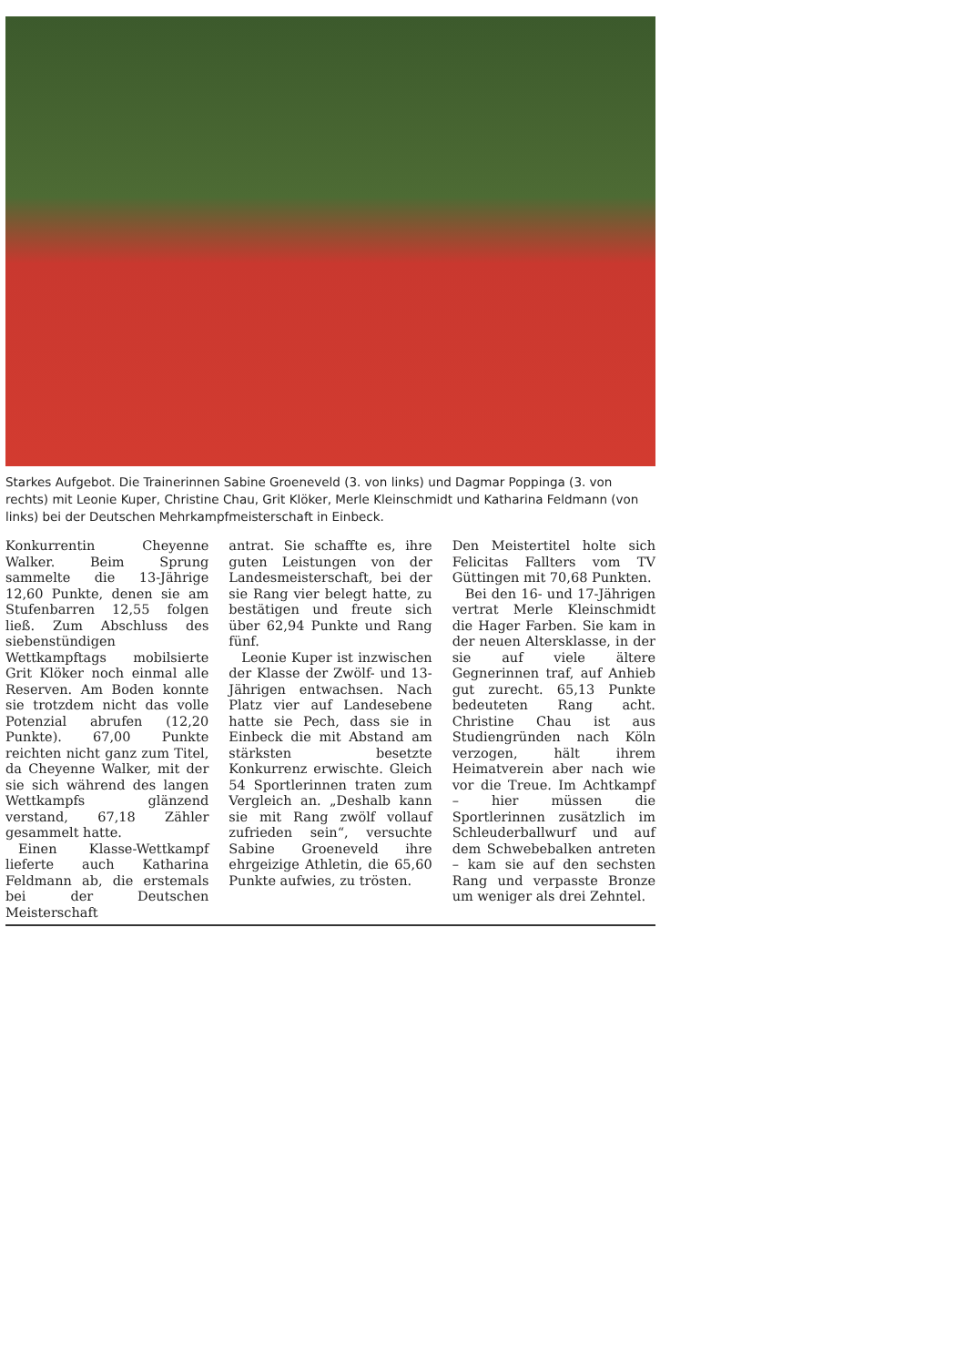Starkes Aufgebot. Die Trainerinnen Sabine Groeneveld (3. von links) und Dagmar Poppinga (3. von rechts) mit Leonie Kuper, Christine Chau, Grit Klöker, Merle Kleinschmidt und Katharina Feldmann (von links) bei der Deutschen Mehrkampfmeisterschaft in Einbeck.
Konkurrentin Cheyenne Walker. Beim Sprung sammelte die 13-Jährige 12,60 Punkte, denen sie am Stufenbarren 12,55 folgen ließ. Zum Abschluss des siebenstündigen Wettkampftags mobilsierte Grit Klöker noch einmal alle Reserven. Am Boden konnte sie trotzdem nicht das volle Potenzial abrufen (12,20 Punkte). 67,00 Punkte reichten nicht ganz zum Titel, da Cheyenne Walker, mit der sie sich während des langen Wettkampfs glänzend verstand, 67,18 Zähler gesammelt hatte.
Einen Klasse-Wettkampf lieferte auch Katharina Feldmann ab, die erstemals bei der Deutschen Meisterschaft
antrat. Sie schaffte es, ihre guten Leistungen von der Landesmeisterschaft, bei der sie Rang vier belegt hatte, zu bestätigen und freute sich über 62,94 Punkte und Rang fünf.
Leonie Kuper ist inzwischen der Klasse der Zwölf- und 13-Jährigen entwachsen. Nach Platz vier auf Landesebene hatte sie Pech, dass sie in Einbeck die mit Abstand am stärksten besetzte Konkurrenz erwischte. Gleich 54 Sportlerinnen traten zum Vergleich an. „Deshalb kann sie mit Rang zwölf vollauf zufrieden sein“, versuchte Sabine Groeneveld ihre ehrgeizige Athletin, die 65,60 Punkte aufwies, zu trösten.
Den Meistertitel holte sich Felicitas Fallters vom TV Güttingen mit 70,68 Punkten.
Bei den 16- und 17-Jährigen vertrat Merle Kleinschmidt die Hager Farben. Sie kam in der neuen Altersklasse, in der sie auf viele ältere Gegnerinnen traf, auf Anhieb gut zurecht. 65,13 Punkte bedeuteten Rang acht. Christine Chau ist aus Studiengründen nach Köln verzogen, hält ihrem Heimatverein aber nach wie vor die Treue. Im Achtkampf – hier müssen die Sportlerinnen zusätzlich im Schleuderballwurf und auf dem Schwebebalken antreten – kam sie auf den sechsten Rang und verpasste Bronze um weniger als drei Zehntel.